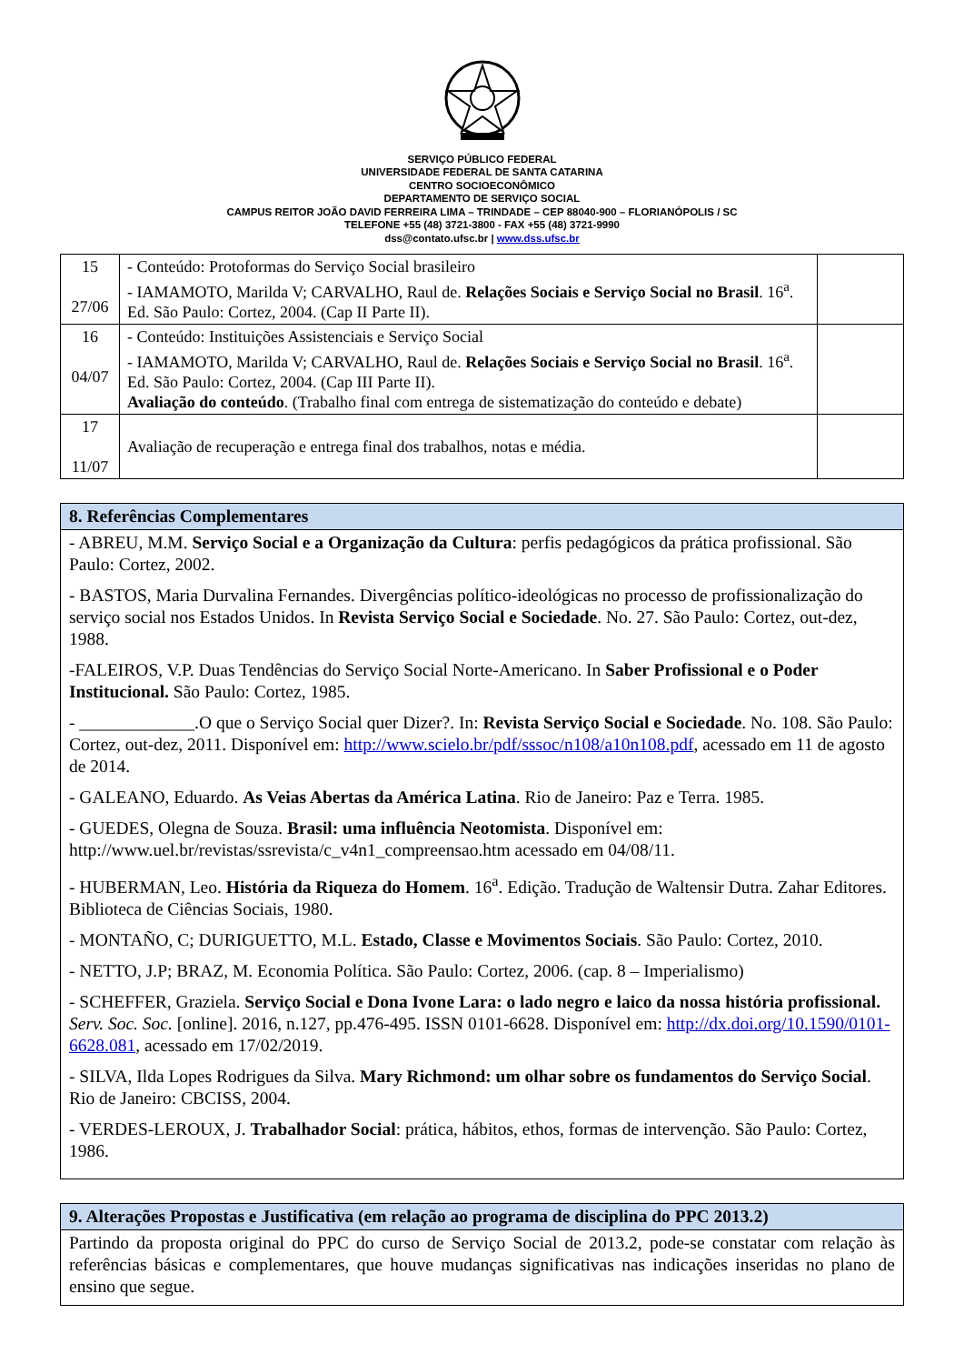SERVIÇO PÚBLICO FEDERAL
UNIVERSIDADE FEDERAL DE SANTA CATARINA
CENTRO SOCIOECONÔMICO
DEPARTAMENTO DE SERVIÇO SOCIAL
CAMPUS REITOR JOÃO DAVID FERREIRA LIMA – TRINDADE – CEP 88040-900 – FLORIANÓPOLIS / SC
TELEFONE +55 (48) 3721-3800 - FAX +55 (48) 3721-9990
dss@contato.ufsc.br | www.dss.ufsc.br
| 15 27/06 | - Conteúdo: Protoformas do Serviço Social brasileiro - IAMAMOTO, Marilda V; CARVALHO, Raul de. Relações Sociais e Serviço Social no Brasil . 16<sup>a</sup>. Ed. São Paulo: Cortez, 2004. (Cap II Parte II). | |
| 16 04/07 | - Conteúdo: Instituições Assistenciais e Serviço Social - IAMAMOTO, Marilda V; CARVALHO, Raul de. Relações Sociais e Serviço Social no Brasil . 16<sup>a</sup>. Ed. São Paulo: Cortez, 2004. (Cap III Parte II). Avaliação do conteúdo . (Trabalho final com entrega de sistematização do conteúdo e debate) | |
| 17 11/07 | Avaliação de recuperação e entrega final dos trabalhos, notas e média. | |
8. Referências Complementares
- ABREU, M.M. Serviço Social e a Organização da Cultura: perfis pedagógicos da prática profissional. São Paulo: Cortez, 2002.
- BASTOS, Maria Durvalina Fernandes. Divergências político-ideológicas no processo de profissionalização do serviço social nos Estados Unidos. In Revista Serviço Social e Sociedade. No. 27. São Paulo: Cortez, out-dez, 1988.
-FALEIROS, V.P. Duas Tendências do Serviço Social Norte-Americano. In Saber Profissional e o Poder Institucional. São Paulo: Cortez, 1985.
- _____________.O que o Serviço Social quer Dizer?. In: Revista Serviço Social e Sociedade. No. 108. São Paulo: Cortez, out-dez, 2011. Disponível em: http://www.scielo.br/pdf/sssoc/n108/a10n108.pdf, acessado em 11 de agosto de 2014.
- GALEANO, Eduardo. As Veias Abertas da América Latina. Rio de Janeiro: Paz e Terra. 1985.
- GUEDES, Olegna de Souza. Brasil: uma influência Neotomista. Disponível em: http://www.uel.br/revistas/ssrevista/c_v4n1_compreensao.htm acessado em 04/08/11.
- HUBERMAN, Leo. História da Riqueza do Homem. 16<sup>a</sup>. Edição. Tradução de Waltensir Dutra. Zahar Editores. Biblioteca de Ciências Sociais, 1980.
- MONTAÑO, C; DURIGUETTO, M.L. Estado, Classe e Movimentos Sociais. São Paulo: Cortez, 2010.
- NETTO, J.P; BRAZ, M. Economia Política. São Paulo: Cortez, 2006. (cap. 8 – Imperialismo)
- SCHEFFER, Graziela. Serviço Social e Dona Ivone Lara: o lado negro e laico da nossa história profissional. Serv. Soc. Soc. [online]. 2016, n.127, pp.476-495. ISSN 0101-6628. Disponível em: http://dx.doi.org/10.1590/0101-6628.081, acessado em 17/02/2019.
- SILVA, Ilda Lopes Rodrigues da Silva. Mary Richmond: um olhar sobre os fundamentos do Serviço Social. Rio de Janeiro: CBCISS, 2004.
- VERDES-LEROUX, J. Trabalhador Social: prática, hábitos, ethos, formas de intervenção. São Paulo: Cortez, 1986.
9. Alterações Propostas e Justificativa (em relação ao programa de disciplina do PPC 2013.2)
Partindo da proposta original do PPC do curso de Serviço Social de 2013.2, pode-se constatar com relação às referências básicas e complementares, que houve mudanças significativas nas indicações inseridas no plano de ensino que segue.